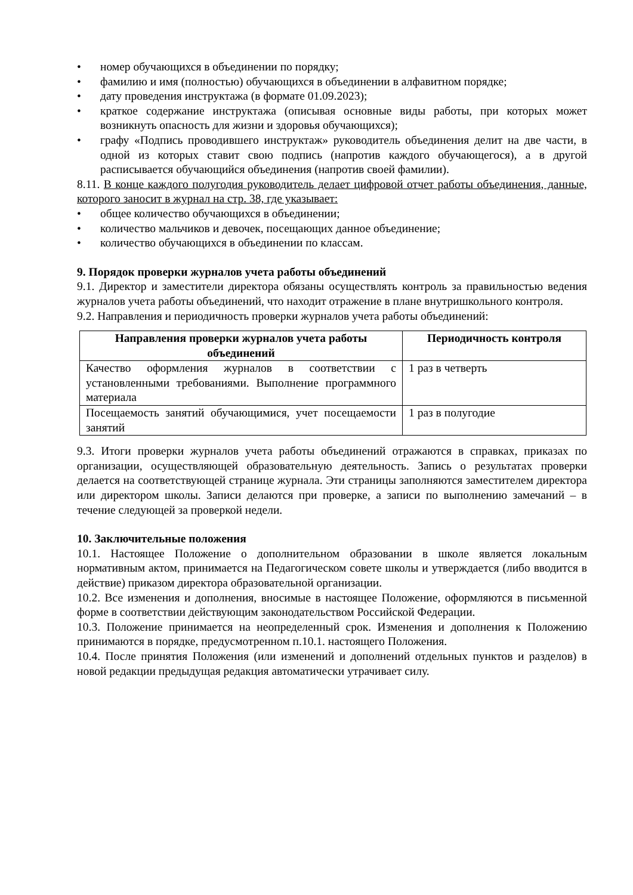• номер обучающихся в объединении по порядку;
• фамилию и имя (полностью) обучающихся в объединении в алфавитном порядке;
• дату проведения инструктажа (в формате 01.09.2023);
• краткое содержание инструктажа (описывая основные виды работы, при которых может возникнуть опасность для жизни и здоровья обучающихся);
• графу «Подпись проводившего инструктаж» руководитель объединения делит на две части, в одной из которых ставит свою подпись (напротив каждого обучающегося), а в другой расписывается обучающийся объединения (напротив своей фамилии).
8.11. В конце каждого полугодия руководитель делает цифровой отчет работы объединения, данные, которого заносит в журнал на стр. 38, где указывает:
• общее количество обучающихся в объединении;
• количество мальчиков и девочек, посещающих данное объединение;
• количество обучающихся в объединении по классам.
9. Порядок проверки журналов учета работы объединений
9.1. Директор и заместители директора обязаны осуществлять контроль за правильностью ведения журналов учета работы объединений, что находит отражение в плане внутришкольного контроля.
9.2. Направления и периодичность проверки журналов учета работы объединений:
| Направления проверки журналов учета работы объединений | Периодичность контроля |
| --- | --- |
| Качество оформления журналов в соответствии с установленными требованиями. Выполнение программного материала | 1 раз в четверть |
| Посещаемость занятий обучающимися, учет посещаемости занятий | 1 раз в полугодие |
9.3. Итоги проверки журналов учета работы объединений отражаются в справках, приказах по организации, осуществляющей образовательную деятельность. Запись о результатах проверки делается на соответствующей странице журнала. Эти страницы заполняются заместителем директора или директором школы. Записи делаются при проверке, а записи по выполнению замечаний – в течение следующей за проверкой недели.
10. Заключительные положения
10.1. Настоящее Положение о дополнительном образовании в школе является локальным нормативным актом, принимается на Педагогическом совете школы и утверждается (либо вводится в действие) приказом директора образовательной организации.
10.2. Все изменения и дополнения, вносимые в настоящее Положение, оформляются в письменной форме в соответствии действующим законодательством Российской Федерации.
10.3. Положение принимается на неопределенный срок. Изменения и дополнения к Положению принимаются в порядке, предусмотренном п.10.1. настоящего Положения.
10.4. После принятия Положения (или изменений и дополнений отдельных пунктов и разделов) в новой редакции предыдущая редакция автоматически утрачивает силу.